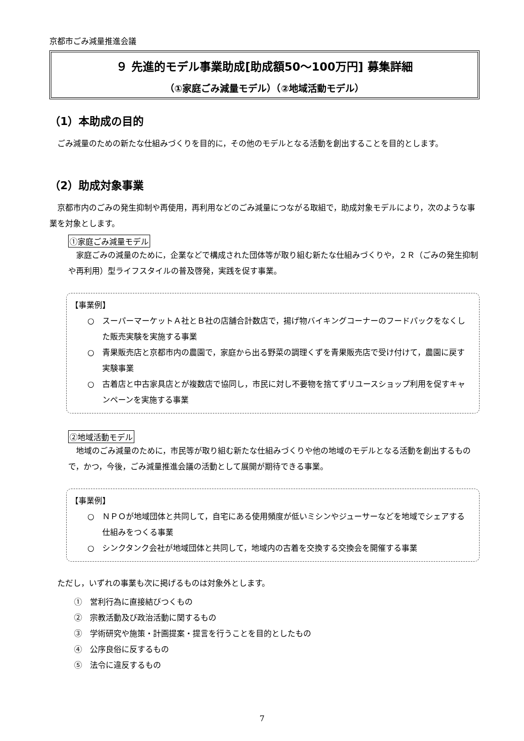京都市ごみ減量推進会議
９ 先進的モデル事業助成[助成額50～100万円] 募集詳細
（①家庭ごみ減量モデル）（②地域活動モデル）
（1）本助成の目的
ごみ減量のための新たな仕組みづくりを目的に，その他のモデルとなる活動を創出することを目的とします。
（2）助成対象事業
京都市内のごみの発生抑制や再使用，再利用などのごみ減量につながる取組で，助成対象モデルにより，次のような事業を対象とします。
①家庭ごみ減量モデル
家庭ごみの減量のために，企業などで構成された団体等が取り組む新たな仕組みづくりや，２Ｒ（ごみの発生抑制や再利用）型ライフスタイルの普及啓発，実践を促す事業。
【事業例】
○　スーパーマーケットＡ社とＢ社の店舗合計数店で，揚げ物バイキングコーナーのフードパックをなくした販売実験を実施する事業
○　青果販売店と京都市内の農園で，家庭から出る野菜の調理くずを青果販売店で受け付けて，農園に戻す実験事業
○　古着店と中古家具店とが複数店で協同し，市民に対し不要物を捨てずリユースショップ利用を促すキャンペーンを実施する事業
②地域活動モデル
地域のごみ減量のために，市民等が取り組む新たな仕組みづくりや他の地域のモデルとなる活動を創出するもので，かつ，今後，ごみ減量推進会議の活動として展開が期待できる事業。
【事業例】
○　ＮＰＯが地域団体と共同して，自宅にある使用頻度が低いミシンやジューサーなどを地域でシェアする仕組みをつくる事業
○　シンクタンク会社が地域団体と共同して，地域内の古着を交換する交換会を開催する事業
ただし，いずれの事業も次に掲げるものは対象外とします。
①　営利行為に直接結びつくもの
②　宗教活動及び政治活動に関するもの
③　学術研究や施策・計画提案・提言を行うことを目的としたもの
④　公序良俗に反するもの
⑤　法令に違反するもの
7